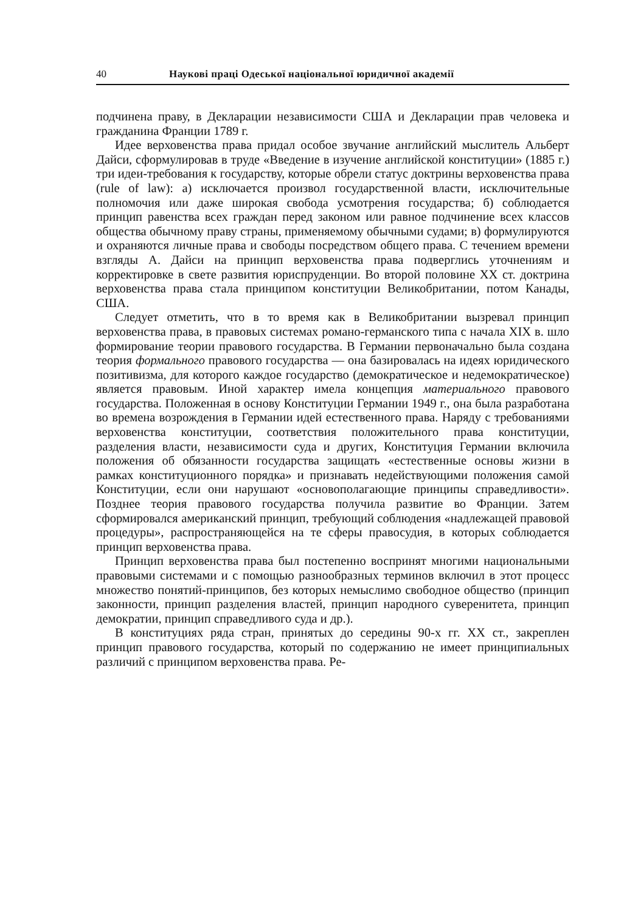40 Наукові праці Одеської національної юридичної академії
подчинена праву, в Декларации независимости США и Декларации прав человека и гражданина Франции 1789 г.
Идее верховенства права придал особое звучание английский мыслитель Альберт Дайси, сформулировав в труде «Введение в изучение английской конституции» (1885 г.) три идеи-требования к государству, которые обрели статус доктрины верховенства права (rule of law): а) исключается произвол государственной власти, исключительные полномочия или даже широкая свобода усмотрения государства; б) соблюдается принцип равенства всех граждан перед законом или равное подчинение всех классов общества обычному праву страны, применяемому обычными судами; в) формулируются и охраняются личные права и свободы посредством общего права. С течением времени взгляды А. Дайси на принцип верховенства права подверглись уточнениям и корректировке в свете развития юриспруденции. Во второй половине XX ст. доктрина верховенства права стала принципом конституции Великобритании, потом Канады, США.
Следует отметить, что в то время как в Великобритании вызревал принцип верховенства права, в правовых системах романо-германского типа с начала XIX в. шло формирование теории правового государства. В Германии первоначально была создана теория формального правового государства — она базировалась на идеях юридического позитивизма, для которого каждое государство (демократическое и недемократическое) является правовым. Иной характер имела концепция материального правового государства. Положенная в основу Конституции Германии 1949 г., она была разработана во времена возрождения в Германии идей естественного права. Наряду с требованиями верховенства конституции, соответствия положительного права конституции, разделения власти, независимости суда и других, Конституция Германии включила положения об обязанности государства защищать «естественные основы жизни в рамках конституционного порядка» и признавать недействующими положения самой Конституции, если они нарушают «основополагающие принципы справедливости». Позднее теория правового государства получила развитие во Франции. Затем сформировался американский принцип, требующий соблюдения «надлежащей правовой процедуры», распространяющейся на те сферы правосудия, в которых соблюдается принцип верховенства права.
Принцип верховенства права был постепенно воспринят многими национальными правовыми системами и с помощью разнообразных терминов включил в этот процесс множество понятий-принципов, без которых немыслимо свободное общество (принцип законности, принцип разделения властей, принцип народного суверенитета, принцип демократии, принцип справедливого суда и др.).
В конституциях ряда стран, принятых до середины 90-х гг. XX ст., закреплен принцип правового государства, который по содержанию не имеет принципиальных различий с принципом верховенства права. Ре-